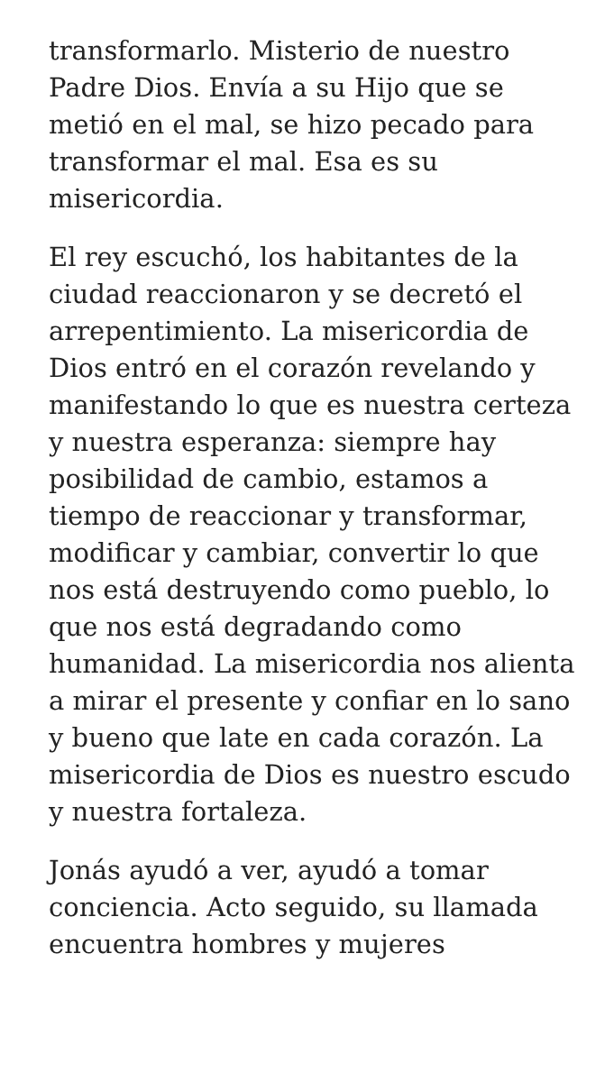transformarlo. Misterio de nuestro Padre Dios. Envía a su Hijo que se metió en el mal, se hizo pecado para transformar el mal. Esa es su misericordia.
El rey escuchó, los habitantes de la ciudad reaccionaron y se decretó el arrepentimiento. La misericordia de Dios entró en el corazón revelando y manifestando lo que es nuestra certeza y nuestra esperanza: siempre hay posibilidad de cambio, estamos a tiempo de reaccionar y transformar, modificar y cambiar, convertir lo que nos está destruyendo como pueblo, lo que nos está degradando como humanidad. La misericordia nos alienta a mirar el presente y confiar en lo sano y bueno que late en cada corazón. La misericordia de Dios es nuestro escudo y nuestra fortaleza.
Jonás ayudó a ver, ayudó a tomar conciencia. Acto seguido, su llamada encuentra hombres y mujeres